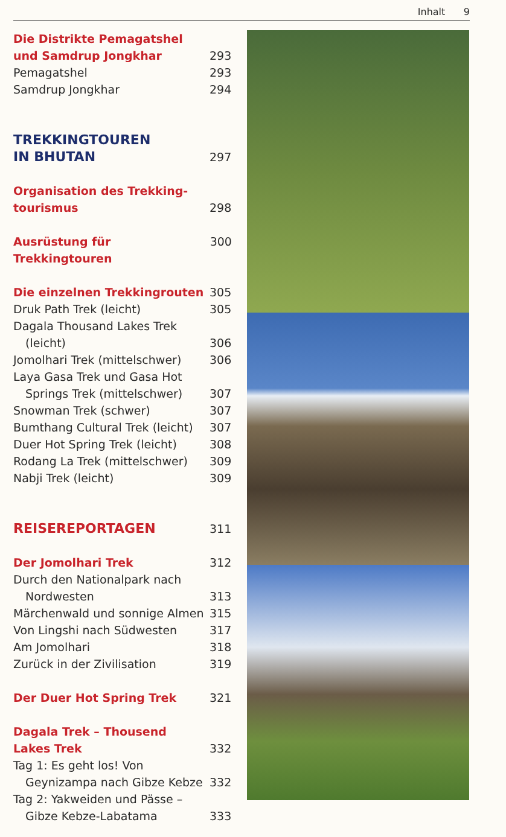Inhalt 9
Die Distrikte Pemagatshel
und Samdrup Jongkhar 293
Pemagatshel 293
Samdrup Jongkhar 294
TREKKINGTOUREN
IN BHUTAN 297
Organisation des Trekking-
tourismus 298
Ausrüstung für Trekkingtouren 300
Die einzelnen Trekkingrouten 305
Druk Path Trek (leicht) 305
Dagala Thousand Lakes Trek
(leicht) 306
Jomolhari Trek (mittelschwer) 306
Laya Gasa Trek und Gasa Hot
Springs Trek (mittelschwer) 307
Snowman Trek (schwer) 307
Bumthang Cultural Trek (leicht) 307
Duer Hot Spring Trek (leicht) 308
Rodang La Trek (mittelschwer) 309
Nabji Trek (leicht) 309
REISEREPORTAGEN 311
Der Jomolhari Trek 312
Durch den Nationalpark nach
Nordwesten 313
Märchenwald und sonnige Almen 315
Von Lingshi nach Südwesten 317
Am Jomolhari 318
Zurück in der Zivilisation 319
Der Duer Hot Spring Trek 321
Dagala Trek – Thousend
Lakes Trek 332
Tag 1: Es geht los! Von
Geynizampa nach Gibze Kebze 332
Tag 2: Yakweiden und Pässe –
Gibze Kebze-Labatama 333